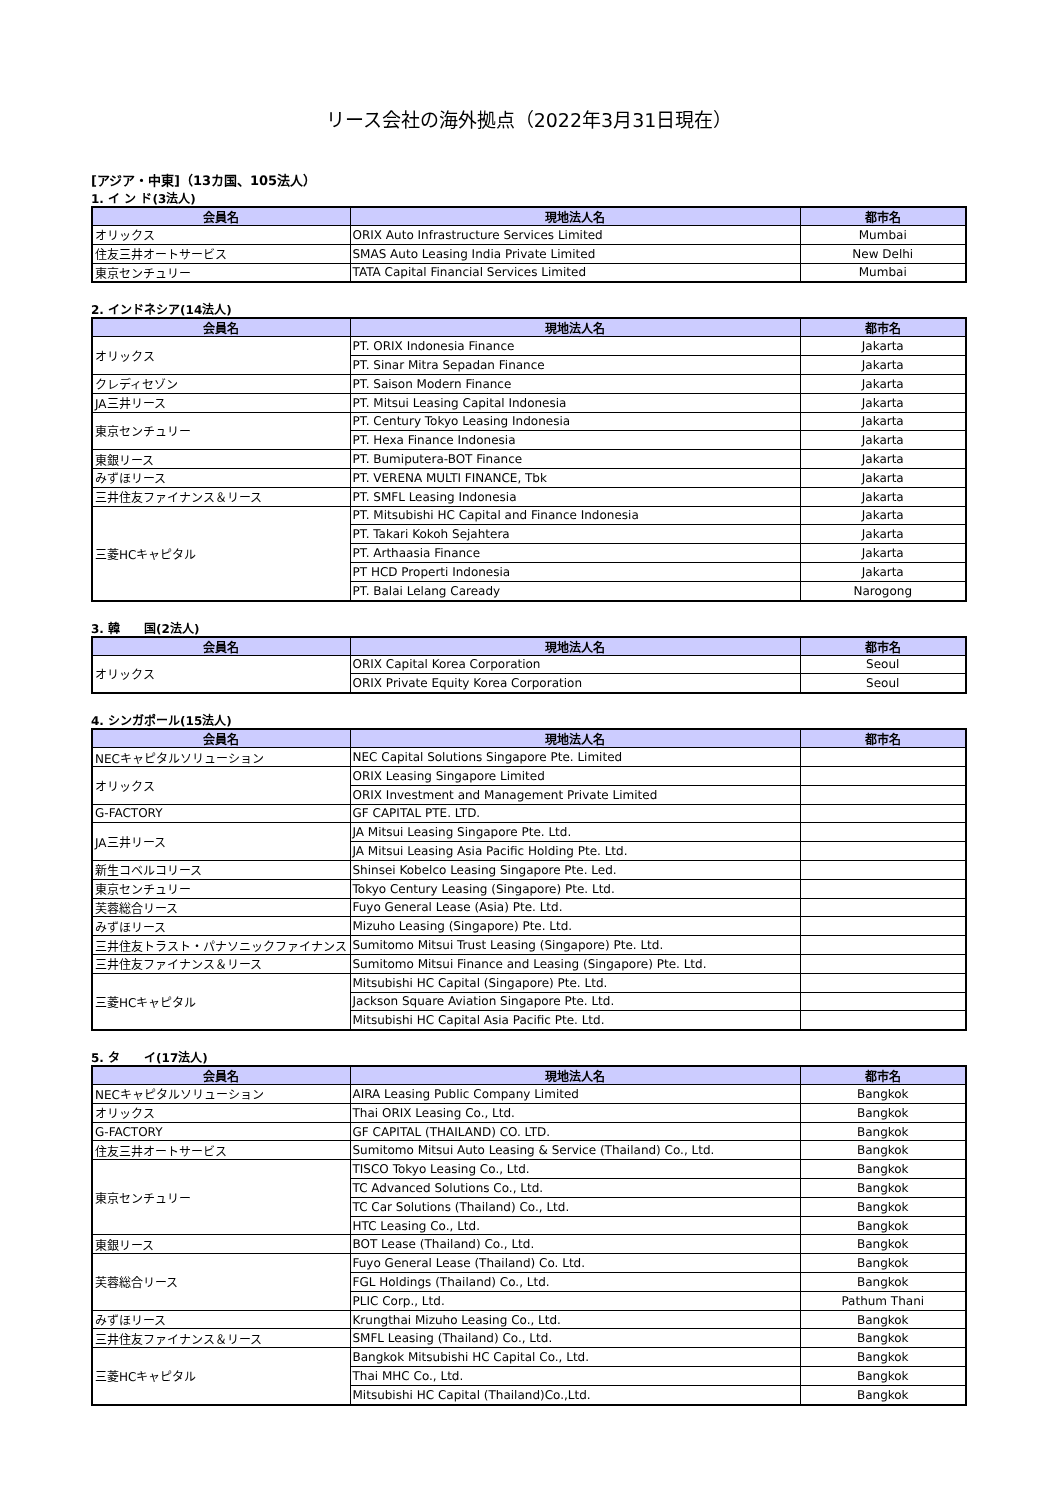リース会社の海外拠点（2022年3月31日現在）
[アジア・中東]（13カ国、105法人）
1. イ ン ド(3法人)
| 会員名 | 現地法人名 | 都市名 |
| --- | --- | --- |
| オリックス | ORIX Auto Infrastructure Services Limited | Mumbai |
| 住友三井オートサービス | SMAS Auto Leasing India Private Limited | New Delhi |
| 東京センチュリー | TATA Capital Financial Services Limited | Mumbai |
2. インドネシア(14法人)
| 会員名 | 現地法人名 | 都市名 |
| --- | --- | --- |
| オリックス | PT. ORIX Indonesia Finance | Jakarta |
| | PT. Sinar Mitra Sepadan Finance | Jakarta |
| クレディセゾン | PT. Saison Modern Finance | Jakarta |
| JA三井リース | PT. Mitsui Leasing Capital Indonesia | Jakarta |
| 東京センチュリー | PT. Century Tokyo Leasing Indonesia | Jakarta |
| | PT. Hexa Finance Indonesia | Jakarta |
| 東銀リース | PT. Bumiputera-BOT Finance | Jakarta |
| みずほリース | PT. VERENA MULTI FINANCE, Tbk | Jakarta |
| 三井住友ファイナンス＆リース | PT. SMFL Leasing Indonesia | Jakarta |
| 三菱HCキャピタル | PT. Mitsubishi HC Capital and Finance Indonesia | Jakarta |
| | PT. Takari Kokoh Sejahtera | Jakarta |
| | PT. Arthaasia Finance | Jakarta |
| | PT HCD Properti Indonesia | Jakarta |
| | PT. Balai Lelang Caready | Narogong |
3. 韓　　国(2法人)
| 会員名 | 現地法人名 | 都市名 |
| --- | --- | --- |
| オリックス | ORIX Capital Korea Corporation | Seoul |
| | ORIX Private Equity Korea Corporation | Seoul |
4. シンガポール(15法人)
| 会員名 | 現地法人名 | 都市名 |
| --- | --- | --- |
| NECキャピタルソリューション | NEC Capital Solutions Singapore Pte. Limited | |
| オリックス | ORIX Leasing Singapore Limited | |
| | ORIX Investment and Management Private Limited | |
| G-FACTORY | GF CAPITAL PTE. LTD. | |
| JA三井リース | JA Mitsui Leasing Singapore Pte. Ltd. | |
| | JA Mitsui Leasing Asia Pacific Holding Pte. Ltd. | |
| 新生コベルコリース | Shinsei Kobelco Leasing Singapore Pte. Led. | |
| 東京センチュリー | Tokyo Century Leasing (Singapore) Pte. Ltd. | |
| 芙蓉総合リース | Fuyo General Lease (Asia) Pte. Ltd. | |
| みずほリース | Mizuho Leasing (Singapore) Pte. Ltd. | |
| 三井住友トラスト・パナソニックファイナンス | Sumitomo Mitsui Trust Leasing (Singapore) Pte. Ltd. | |
| 三井住友ファイナンス＆リース | Sumitomo Mitsui Finance and Leasing (Singapore) Pte. Ltd. | |
| 三菱HCキャピタル | Mitsubishi HC Capital (Singapore) Pte. Ltd. | |
| | Jackson Square Aviation Singapore Pte. Ltd. | |
| | Mitsubishi HC Capital Asia Pacific Pte. Ltd. | |
5. タ　　イ(17法人)
| 会員名 | 現地法人名 | 都市名 |
| --- | --- | --- |
| NECキャピタルソリューション | AIRA Leasing Public Company Limited | Bangkok |
| オリックス | Thai ORIX Leasing Co., Ltd. | Bangkok |
| G-FACTORY | GF CAPITAL (THAILAND) CO. LTD. | Bangkok |
| 住友三井オートサービス | Sumitomo Mitsui Auto Leasing & Service (Thailand) Co., Ltd. | Bangkok |
| 東京センチュリー | TISCO Tokyo Leasing Co., Ltd. | Bangkok |
| | TC Advanced Solutions Co., Ltd. | Bangkok |
| | TC Car Solutions (Thailand) Co., Ltd. | Bangkok |
| | HTC Leasing Co., Ltd. | Bangkok |
| 東銀リース | BOT Lease (Thailand) Co., Ltd. | Bangkok |
| 芙蓉総合リース | Fuyo General Lease (Thailand) Co. Ltd. | Bangkok |
| | FGL Holdings (Thailand) Co., Ltd. | Bangkok |
| | PLIC Corp., Ltd. | Pathum Thani |
| みずほリース | Krungthai Mizuho Leasing Co., Ltd. | Bangkok |
| 三井住友ファイナンス＆リース | SMFL Leasing (Thailand) Co., Ltd. | Bangkok |
| 三菱HCキャピタル | Bangkok Mitsubishi HC Capital Co., Ltd. | Bangkok |
| | Thai MHC Co., Ltd. | Bangkok |
| | Mitsubishi HC Capital (Thailand)Co.,Ltd. | Bangkok |